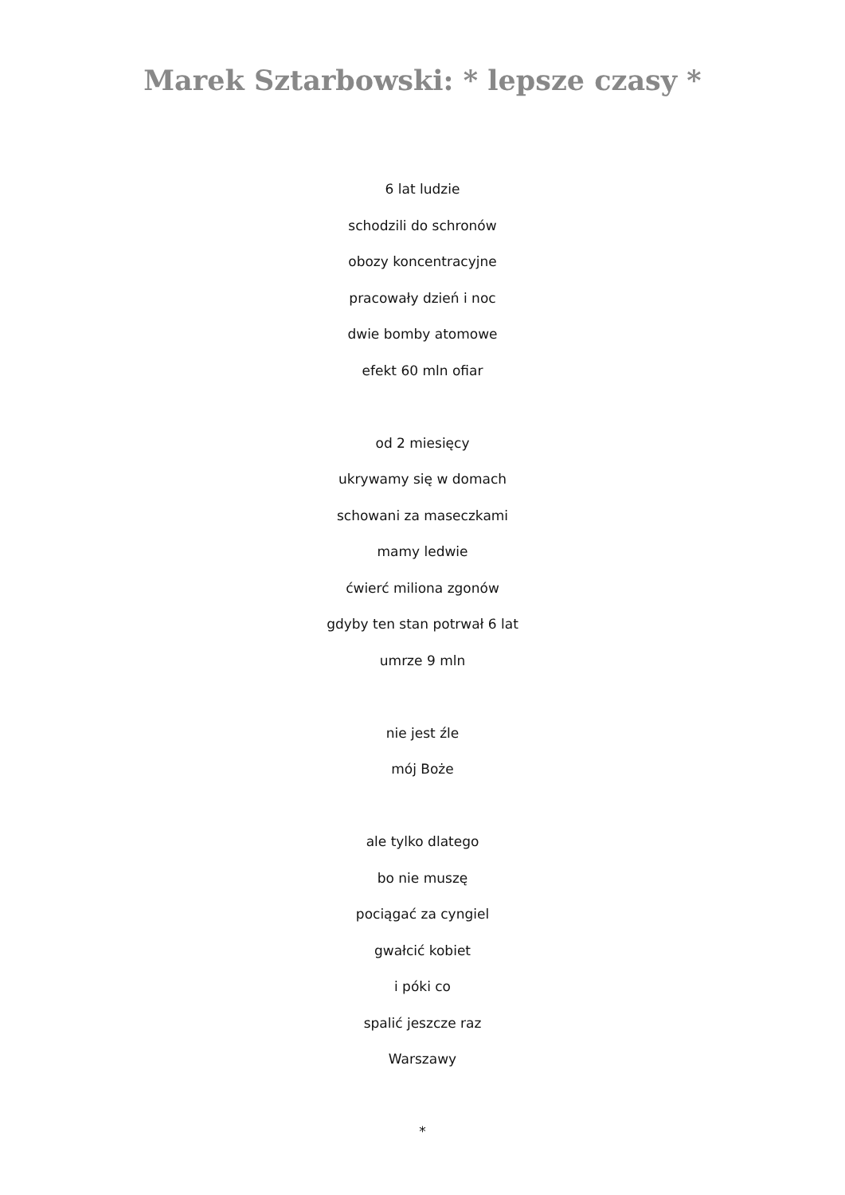Marek Sztarbowski: * lepsze czasy *
6 lat ludzie
schodzili do schronów
obozy koncentracyjne
pracowały dzień i noc
dwie bomby atomowe
efekt 60 mln ofiar
od 2 miesięcy
ukrywamy się w domach
schowani za maseczkami
mamy ledwie
ćwierć miliona zgonów
gdyby ten stan potrwał 6 lat
umrze 9 mln
nie jest źle
mój Boże
ale tylko dlatego
bo nie muszę
pociągać za cyngiel
gwałcić kobiet
i póki co
spalić jeszcze raz
Warszawy
*